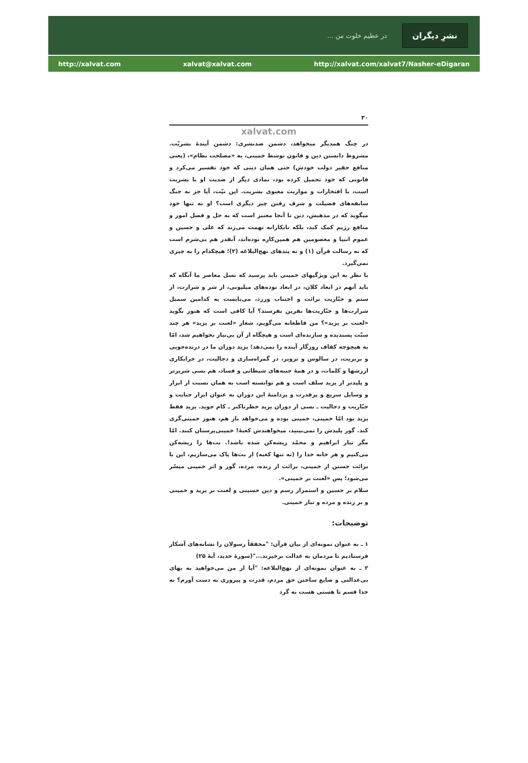... در عظیم خلوت من
نشرِ دیگران
http://xalvat.com xalvat@xalvat.com http://xalvat.com/xalvat7/Nasher-eDigaran
۳۰
xalvat.com
در چنگ همدیگر میخواهد، دشمن ضدبشری: دشمن آیندهٔ بشریّت. مشروط دانستن دین و قانون توسط خمینی، به «مصلحت نظام»، (یعنی منافع حقیر دولت خودش) حتی همان دینی که خود تفسیر می‌کرد و قانونی که خود تحمیل کرده بود، نمادی دیگر از ضدیت او با بشریت است، با افتخارات و مواریث معنوی بشریت. این نیّت، آیا جز به جنگ سابقه‌های فضیلت و شرف رفتن چیز دیگری است؟ او نه تنها خود میگوید که در مذهبش، دین تا آنجا معتبر است که به حل و فصل امور و منافع رژیم کمک کند، بلکه نابکارانه تهمت می‌زند که علی و حسین و عموم انبیا و معصومین هم همین‌کاره بوده‌اند، آنقدر هم بی‌شرم است که نه رسالت قرآن (۱) و نه پندهای نهج‌البلاغه (۲)؛ هیچکدام را به چیزی نمی‌گیرد.
با نظر به این ویژگیهای خمینی باید پرسید که نسل معاصر ما آنگاه که باید آنهم در ابعاد کلان، در ابعاد توده‌های میلیونی، از شر و شرارت، از ستم و جبّاریت برائت و اجتناب ورزد، می‌بایست به کدامین سمبل شرارت‌ها و جبّاریت‌ها نفرین بفرستد؟ آیا کافی است که هنوز بگوید «لعنت بر یزید»؟ من قاطعانه می‌گویم، شعار «لعنت بر یزید» هر چند سنّت پسندیده و سازنده‌ای است و هیچگاه از آن بی‌نیاز نخواهیم شد، امّا به هیچوجه کفاف روزگار آینده را نمی‌دهد؛ یزید دوران ما در درنده‌خویی و بربریت، در سالوس و تزویر، در گمراه‌سازی و دجالیت، در خرابکاری ارزشها و کلمات، و در همهٔ جنبه‌های شیطانی و فساد، هم بسی شریرتر و پلیدتر از یزید سلف است و هم توانسته است به همان نسبت از ابزار و وسایل سریع و پرقدرت و پردامنهٔ این دوران به عنوان ابزار جنایت و جبّاریت و دجالیت ـ بسی از دوران یزید خطرناکتر ـ کام جوید. یزید فقط یزید بود امّا خمینی، خمینی بوده و می‌خواهد باز هم، هنوز خمینی‌گری کند. گور پلیدش را نمی‌بینید، میخواهندش کعبهٔ! خمینی‌پرستان کنند. امّا مگر تبار ابراهیم و محمّد ریشه‌کن شده باشد!. بت‌ها را ریشه‌کن می‌کنیم و هر خانه خدا را (نه تنها کعبه) از بت‌ها پاک می‌سازیم، این با برائت جستن از خمینی، برائت از زنده، مرده، گور و اثر خمینی میسّر می‌شود؛ پس «لعنت بر خمینی».
سلام بر حسین و استمرار رسم و دین حسینی و لعنت بر یزید و خمینی و بر زنده و مرده و تبار خمینی.
توضیحات:
۱ ـ به عنوان نمونه‌ای از بیان قرآن: "محققاً رسولان را نشانه‌های آشکار فرستادیم تا مردمان به عدالت برخیزند..."(سورهٔ حدید، آیهٔ ۲۵)
۲ ـ به عنوان نمونه‌ای از نهج‌البلاغه: "آیا از من می‌خواهید به بهای بی‌عدالتی و ضایع ساختن حق مردم، قدرت و پیروزی به دست آورم؟ به خدا قسم تا هستی هست به گرد